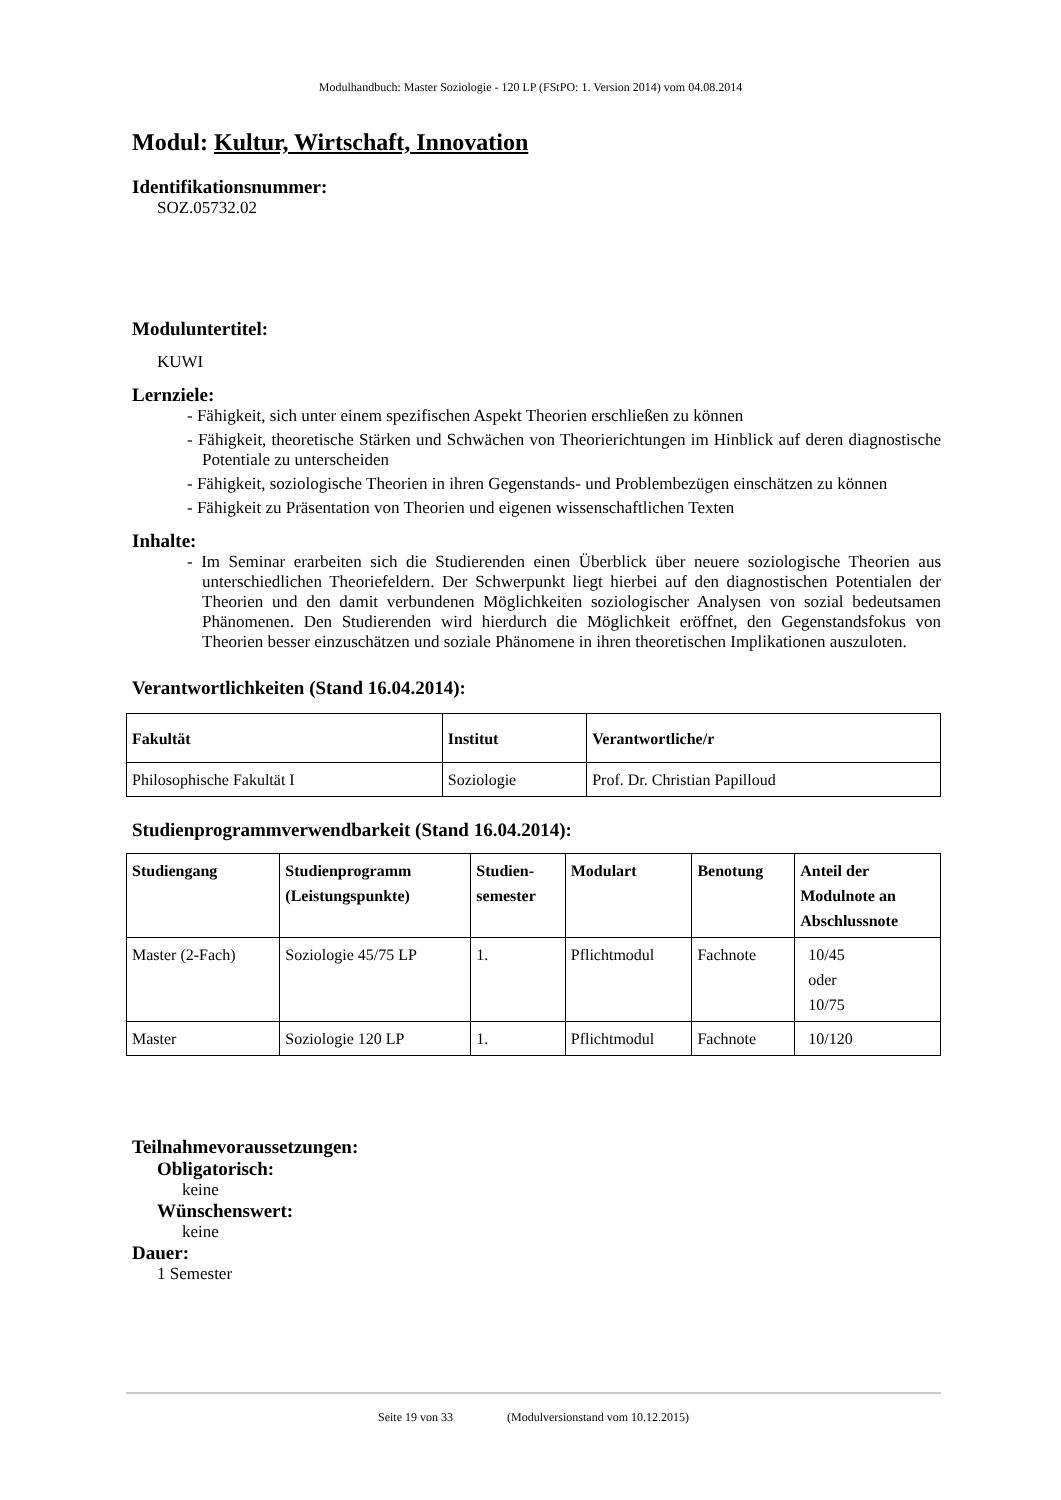Modulhandbuch: Master Soziologie - 120 LP (FStPO: 1. Version 2014) vom 04.08.2014
Modul: Kultur, Wirtschaft, Innovation
Identifikationsnummer:
SOZ.05732.02
Moduluntertitel:
KUWI
Lernziele:
- Fähigkeit, sich unter einem spezifischen Aspekt Theorien erschließen zu können
- Fähigkeit, theoretische Stärken und Schwächen von Theorierichtungen im Hinblick auf deren diagnostische Potentiale zu unterscheiden
- Fähigkeit, soziologische Theorien in ihren Gegenstands- und Problembezügen einschätzen zu können
- Fähigkeit zu Präsentation von Theorien und eigenen wissenschaftlichen Texten
Inhalte:
- Im Seminar erarbeiten sich die Studierenden einen Überblick über neuere soziologische Theorien aus unterschiedlichen Theoriefeldern. Der Schwerpunkt liegt hierbei auf den diagnostischen Potentialen der Theorien und den damit verbundenen Möglichkeiten soziologischer Analysen von sozial bedeutsamen Phänomenen. Den Studierenden wird hierdurch die Möglichkeit eröffnet, den Gegenstandsfokus von Theorien besser einzuschätzen und soziale Phänomene in ihren theoretischen Implikationen auszuloten.
Verantwortlichkeiten (Stand 16.04.2014):
| Fakultät | Institut | Verantwortliche/r |
| --- | --- | --- |
| Philosophische Fakultät I | Soziologie | Prof. Dr. Christian Papilloud |
Studienprogrammverwendbarkeit (Stand 16.04.2014):
| Studiengang | Studienprogramm (Leistungspunkte) | Studien- semester | Modulart | Benotung | Anteil der Modulnote an Abschlussnote |
| --- | --- | --- | --- | --- | --- |
| Master (2-Fach) | Soziologie 45/75 LP | 1. | Pflichtmodul | Fachnote | 10/45 oder 10/75 |
| Master | Soziologie 120 LP | 1. | Pflichtmodul | Fachnote | 10/120 |
Teilnahmevoraussetzungen:
Obligatorisch:
keine
Wünschenswert:
keine
Dauer:
1 Semester
Seite 19 von 33 (Modulversionstand vom 10.12.2015)